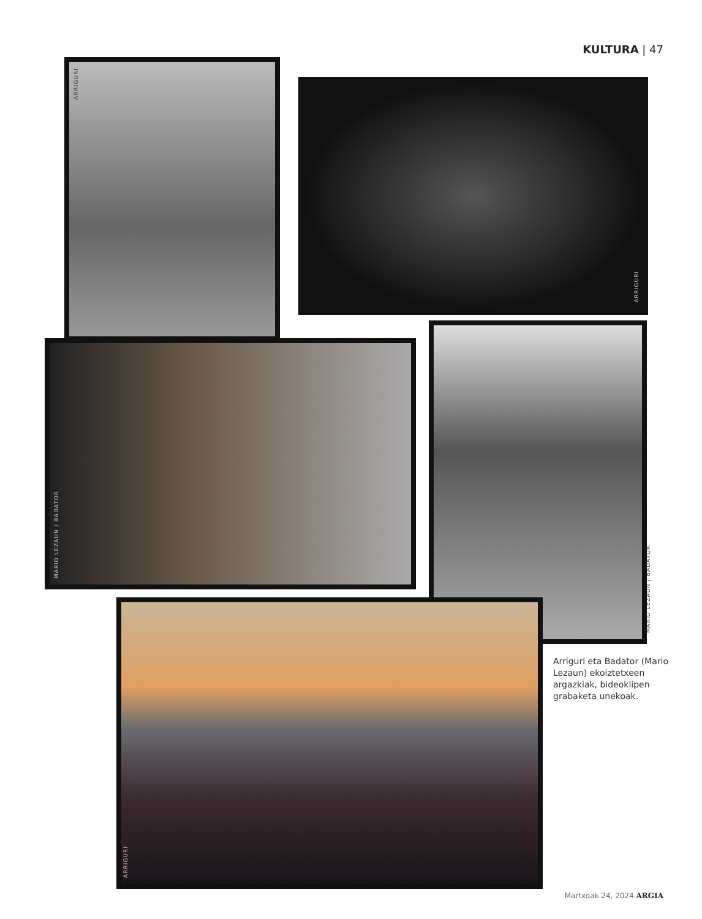KULTURA | 47
ARRIGURI
ARRIGURI
MARIO LEZAUN / BADATOR
MARIO LEZAUN / BADATOR
ARRIGURI
Arriguri eta Badator (Mario Lezaun) ekoiztetxeen argazkiak, bideoklipen grabaketa unekoak.
Martxoak 24, 2024 ARGIA